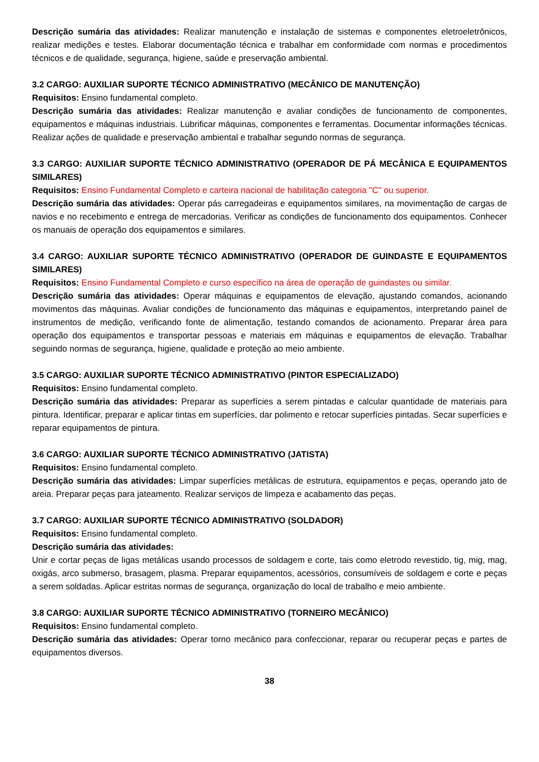Descrição sumária das atividades: Realizar manutenção e instalação de sistemas e componentes eletroeletrônicos, realizar medições e testes. Elaborar documentação técnica e trabalhar em conformidade com normas e procedimentos técnicos e de qualidade, segurança, higiene, saúde e preservação ambiental.
3.2 CARGO: AUXILIAR SUPORTE TÉCNICO ADMINISTRATIVO (MECÂNICO DE MANUTENÇÃO)
Requisitos: Ensino fundamental completo.
Descrição sumária das atividades: Realizar manutenção e avaliar condições de funcionamento de componentes, equipamentos e máquinas industriais. Lubrificar máquinas, componentes e ferramentas. Documentar informações técnicas. Realizar ações de qualidade e preservação ambiental e trabalhar segundo normas de segurança.
3.3 CARGO: AUXILIAR SUPORTE TÉCNICO ADMINISTRATIVO (OPERADOR DE PÁ MECÂNICA E EQUIPAMENTOS SIMILARES)
Requisitos: Ensino Fundamental Completo e carteira nacional de habilitação categoria "C" ou superior.
Descrição sumária das atividades: Operar pás carregadeiras e equipamentos similares, na movimentação de cargas de navios e no recebimento e entrega de mercadorias. Verificar as condições de funcionamento dos equipamentos. Conhecer os manuais de operação dos equipamentos e similares.
3.4 CARGO: AUXILIAR SUPORTE TÉCNICO ADMINISTRATIVO (OPERADOR DE GUINDASTE E EQUIPAMENTOS SIMILARES)
Requisitos: Ensino Fundamental Completo e curso específico na área de operação de guindastes ou similar.
Descrição sumária das atividades: Operar máquinas e equipamentos de elevação, ajustando comandos, acionando movimentos das máquinas. Avaliar condições de funcionamento das máquinas e equipamentos, interpretando painel de instrumentos de medição, verificando fonte de alimentação, testando comandos de acionamento. Preparar área para operação dos equipamentos e transportar pessoas e materiais em máquinas e equipamentos de elevação. Trabalhar seguindo normas de segurança, higiene, qualidade e proteção ao meio ambiente.
3.5 CARGO: AUXILIAR SUPORTE TÉCNICO ADMINISTRATIVO (PINTOR ESPECIALIZADO)
Requisitos: Ensino fundamental completo.
Descrição sumária das atividades: Preparar as superfícies a serem pintadas e calcular quantidade de materiais para pintura. Identificar, preparar e aplicar tintas em superfícies, dar polimento e retocar superfícies pintadas. Secar superfícies e reparar equipamentos de pintura.
3.6 CARGO: AUXILIAR SUPORTE TÉCNICO ADMINISTRATIVO (JATISTA)
Requisitos: Ensino fundamental completo.
Descrição sumária das atividades: Limpar superfícies metálicas de estrutura, equipamentos e peças, operando jato de areia. Preparar peças para jateamento. Realizar serviços de limpeza e acabamento das peças.
3.7 CARGO: AUXILIAR SUPORTE TÉCNICO ADMINISTRATIVO (SOLDADOR)
Requisitos: Ensino fundamental completo.
Descrição sumária das atividades:
Unir e cortar peças de ligas metálicas usando processos de soldagem e corte, tais como eletrodo revestido, tig, mig, mag, oxigás, arco submerso, brasagem, plasma. Preparar equipamentos, acessórios, consumíveis de soldagem e corte e peças a serem soldadas. Aplicar estritas normas de segurança, organização do local de trabalho e meio ambiente.
3.8 CARGO: AUXILIAR SUPORTE TÉCNICO ADMINISTRATIVO (TORNEIRO MECÂNICO)
Requisitos: Ensino fundamental completo.
Descrição sumária das atividades: Operar torno mecânico para confeccionar, reparar ou recuperar peças e partes de equipamentos diversos.
38